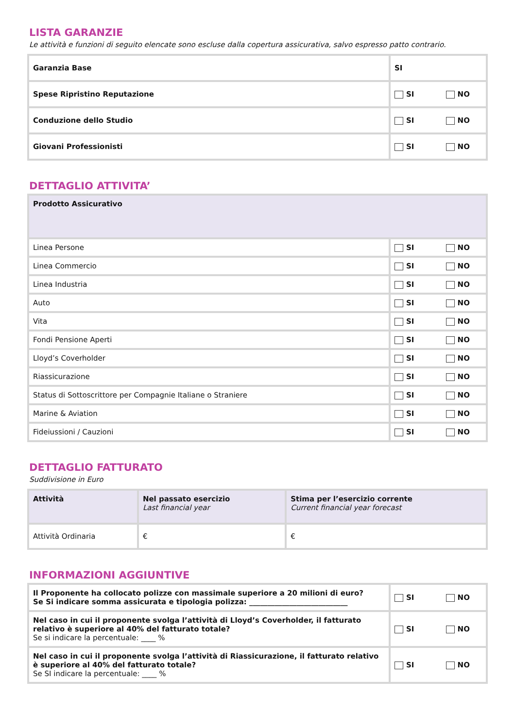LISTA GARANZIE
Le attività e funzioni di seguito elencate sono escluse dalla copertura assicurativa, salvo espresso patto contrario.
| Garanzia Base | SI |
| Spese Ripristino Reputazione | SI NO |
| Conduzione dello Studio | SI NO |
| Giovani Professionisti | SI NO |
DETTAGLIO ATTIVITA’
| Prodotto Assicurativo | |
| --- | --- |
| Linea Persone | SI NO |
| Linea Commercio | SI NO |
| Linea Industria | SI NO |
| Auto | SI NO |
| Vita | SI NO |
| Fondi Pensione Aperti | SI NO |
| Lloyd’s Coverholder | SI NO |
| Riassicurazione | SI NO |
| Status di Sottoscrittore per Compagnie Italiane o Straniere | SI NO |
| Marine & Aviation | SI NO |
| Fideiussioni / Cauzioni | SI NO |
DETTAGLIO FATTURATO
Suddivisione in Euro
| Attività | Nel passato esercizio Last financial year | Stima per l’esercizio corrente Current financial year forecast |
| --- | --- | --- |
| Attività Ordinaria | € | € |
INFORMAZIONI AGGIUNTIVE
| Il Proponente ha collocato polizze con massimale superiore a 20 milioni di euro? Se Si indicare somma assicurata e tipologia polizza: ___________________________ | SI NO |
| Nel caso in cui il proponente svolga l’attività di Lloyd’s Coverholder, il fatturato relativo è superiore al 40% del fatturato totale? Se si indicare la percentuale: ____ % | SI NO |
| Nel caso in cui il proponente svolga l’attività di Riassicurazione, il fatturato relativo è superiore al 40% del fatturato totale? Se SI indicare la percentuale: ____ % | SI NO |